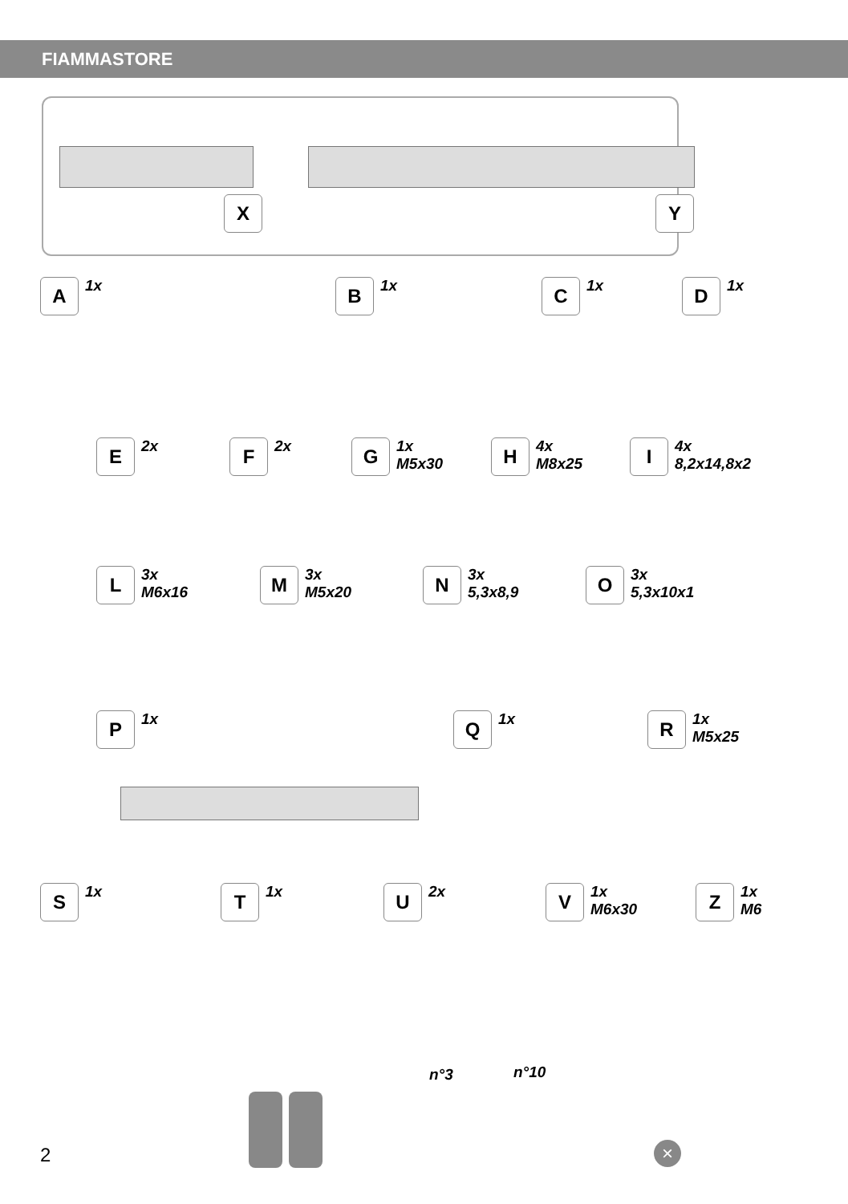FIAMMASTORE
X Y
A 1x B 1x C 1x D 1x
E 2x F 2x
G 1x
M5x30
H 4x
M8x25
I 4x
8,2x14,8x2
L 3x
M6x16
M 3x
M5x20
N 3x
5,3x8,9
O 3x
5,3x10x1
P 1x Q 1x
R 1x
M5x25
S 1x T 1x U 2x
V 1x
M6x30
Z 1x
M6
n°3 n°10
×
2